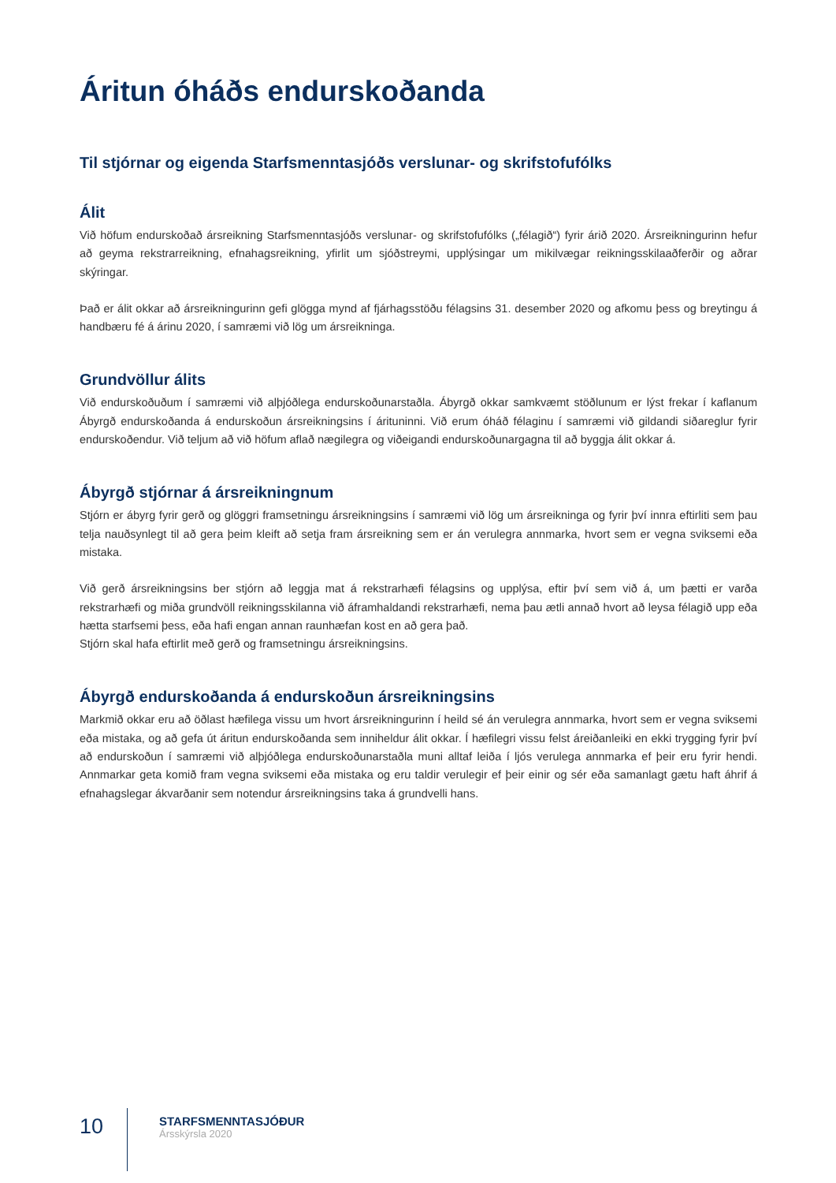Áritun óháðs endurskoðanda
Til stjórnar og eigenda Starfsmenntasjóðs verslunar- og skrifstofufólks
Álit
Við höfum endurskoðað ársreikning Starfsmenntasjóðs verslunar- og skrifstofufólks („félagið“) fyrir árið 2020. Ársreikningurinn hefur að geyma rekstrarreikning, efnahagsreikning, yfirlit um sjóðstreymi, upplýsingar um mikilvægar reikningsskilaaðferðir og aðrar skýringar.
Það er álit okkar að ársreikningurinn gefi glögga mynd af fjárhagsstöðu félagsins 31. desember 2020 og afkomu þess og breytingu á handbæru fé á árinu 2020, í samræmi við lög um ársreikninga.
Grundvöllur álits
Við endurskoðuðum í samræmi við alþjóðlega endurskoðunarstaðla. Ábyrgð okkar samkvæmt stöðlunum er lýst frekar í kaflanum Ábyrgð endurskoðanda á endurskoðun ársreikningsins í árituninni. Við erum óháð félaginu í samræmi við gildandi siðareglur fyrir endurskoðendur. Við teljum að við höfum aflað nægilegra og viðeigandi endurskoðunargagna til að byggja álit okkar á.
Ábyrgð stjórnar á ársreikningnum
Stjórn er ábyrg fyrir gerð og glöggri framsetningu ársreikningsins í samræmi við lög um ársreikninga og fyrir því innra eftirliti sem þau telja nauðsynlegt til að gera þeim kleift að setja fram ársreikning sem er án verulegra annmarka, hvort sem er vegna sviksemi eða mistaka.
Við gerð ársreikningsins ber stjórn að leggja mat á rekstrarhæfi félagsins og upplýsa, eftir því sem við á, um þætti er varða rekstrarhæfi og miða grundvöll reikningsskilanna við áframhaldandi rekstrarhæfi, nema þau ætli annað hvort að leysa félagið upp eða hætta starfsemi þess, eða hafi engan annan raunhæfan kost en að gera það.
Stjórn skal hafa eftirlit með gerð og framsetningu ársreikningsins.
Ábyrgð endurskoðanda á endurskoðun ársreikningsins
Markmið okkar eru að öðlast hæfilega vissu um hvort ársreikningurinn í heild sé án verulegra annmarka, hvort sem er vegna sviksemi eða mistaka, og að gefa út áritun endurskoðanda sem inniheldur álit okkar. Í hæfilegri vissu felst áreiðanleiki en ekki trygging fyrir því að endurskoðun í samræmi við alþjóðlega endurskoðunarstaðla muni alltaf leiða í ljós verulega annmarka ef þeir eru fyrir hendi. Annmarkar geta komið fram vegna sviksemi eða mistaka og eru taldir verulegir ef þeir einir og sér eða samanlagt gætu haft áhrif á efnahagslegar ákvarðanir sem notendur ársreikningsins taka á grundvelli hans.
10
STARFSMENNTASJÓÐUR
Ársskýrsla 2020